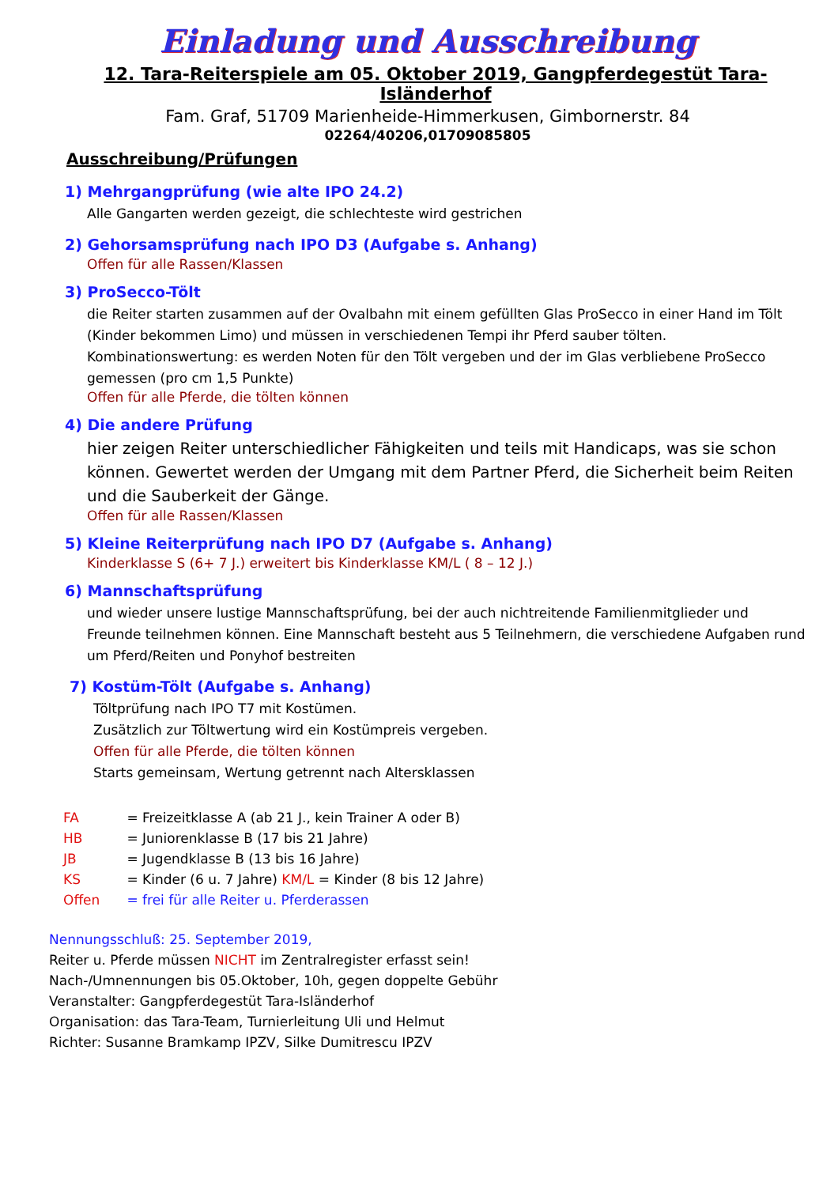Einladung und Ausschreibung
12. Tara-Reiterspiele am 05. Oktober 2019, Gangpferdegestüt Tara-Isländerhof
Fam. Graf, 51709 Marienheide-Himmerkusen, Gimbornerstr. 84
02264/40206,01709085805
Ausschreibung/Prüfungen
1) Mehrgangprüfung (wie alte IPO 24.2)
Alle Gangarten werden gezeigt, die schlechteste wird gestrichen
2) Gehorsamsprüfung nach IPO D3 (Aufgabe s. Anhang)
Offen für alle Rassen/Klassen
3) ProSecco-Tölt
die Reiter starten zusammen auf der Ovalbahn mit einem gefüllten Glas ProSecco in einer Hand im Tölt (Kinder bekommen Limo) und müssen in verschiedenen Tempi ihr Pferd sauber tölten.
Kombinationswertung: es werden Noten für den Tölt vergeben und der im Glas verbliebene ProSecco gemessen (pro cm 1,5 Punkte)
Offen für alle Pferde, die tölten können
4) Die andere Prüfung
hier zeigen Reiter unterschiedlicher Fähigkeiten und teils mit Handicaps, was sie schon können. Gewertet werden der Umgang mit dem Partner Pferd, die Sicherheit beim Reiten und die Sauberkeit der Gänge.
Offen für alle Rassen/Klassen
5) Kleine Reiterprüfung nach IPO D7 (Aufgabe s. Anhang)
Kinderklasse S (6+ 7 J.) erweitert bis Kinderklasse KM/L ( 8 – 12 J.)
6) Mannschaftsprüfung
und wieder unsere lustige Mannschaftsprüfung, bei der auch nichtreitende Familienmitglieder und Freunde teilnehmen können. Eine Mannschaft besteht aus 5 Teilnehmern, die verschiedene Aufgaben rund um Pferd/Reiten und Ponyhof bestreiten
7) Kostüm-Tölt (Aufgabe s. Anhang)
Töltprüfung nach IPO T7 mit Kostümen.
Zusätzlich zur Töltwertung wird ein Kostümpreis vergeben.
Offen für alle Pferde, die tölten können
Starts gemeinsam, Wertung getrennt nach Altersklassen
FA = Freizeitklasse A (ab 21 J., kein Trainer A oder B)
HB = Juniorenklasse B (17 bis 21 Jahre)
JB = Jugendklasse B (13 bis 16 Jahre)
KS = Kinder (6 u. 7 Jahre) KM/L = Kinder (8 bis 12 Jahre)
Offen = frei für alle Reiter u. Pferderassen
Nennungsschluß: 25. September 2019,
Reiter u. Pferde müssen NICHT im Zentralregister erfasst sein!
Nach-/Umnennungen bis 05.Oktober, 10h, gegen doppelte Gebühr
Veranstalter: Gangpferdegestüt Tara-Isländerhof
Organisation: das Tara-Team, Turnierleitung Uli und Helmut
Richter: Susanne Bramkamp IPZV, Silke Dumitrescu IPZV